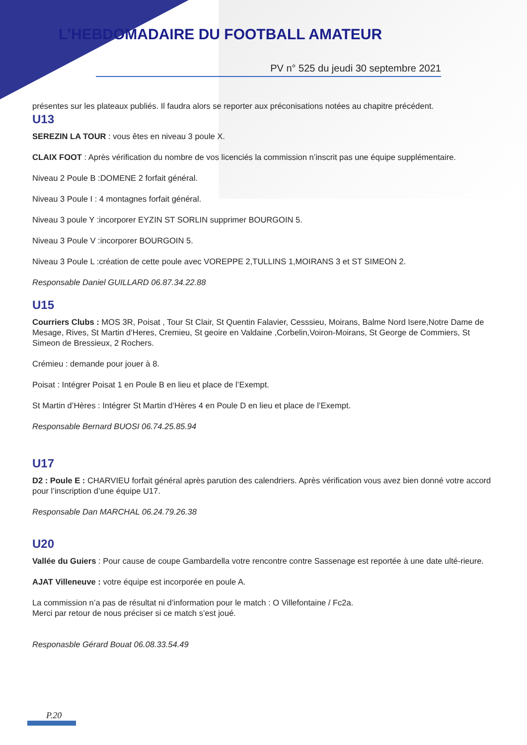L’HEBDOMADAIRE DU FOOTBALL AMATEUR
PV n° 525 du jeudi 30 septembre 2021
présentes sur les plateaux publiés. Il faudra alors se reporter aux préconisations notées au chapitre précédent.
U13
SEREZIN LA TOUR : vous êtes en niveau 3 poule X.
CLAIX FOOT : Après vérification du nombre de vos licenciés la commission n’inscrit pas une équipe supplémentaire.
Niveau 2 Poule B :DOMENE 2 forfait général.
Niveau 3 Poule I : 4 montagnes forfait général.
Niveau 3 poule Y :incorporer EYZIN ST SORLIN supprimer BOURGOIN 5.
Niveau 3 Poule V :incorporer BOURGOIN 5.
Niveau 3 Poule L :création de cette poule avec VOREPPE 2,TULLINS 1,MOIRANS 3 et ST SIMEON 2.
Responsable Daniel GUILLARD 06.87.34.22.88
U15
Courriers Clubs : MOS 3R, Poisat , Tour St Clair, St Quentin Falavier, Cesssieu, Moirans, Balme Nord Isere,Notre Dame de Mesage, Rives, St Martin d’Heres, Cremieu, St geoire en Valdaine ,Corbelin,Voiron-Moirans, St George de Commiers, St Simeon de Bressieux, 2 Rochers.
Crémieu : demande pour jouer à 8.
Poisat : Intégrer Poisat 1 en Poule B en lieu et place de l’Exempt.
St Martin d’Hères : Intégrer St Martin d’Hères 4 en Poule D en lieu et place de l’Exempt.
Responsable Bernard BUOSI 06.74.25.85.94
U17
D2 : Poule E : CHARVIEU forfait général après parution des calendriers. Après vérification vous avez bien donné votre accord pour l’inscription d’une équipe U17.
Responsable Dan MARCHAL 06.24.79.26.38
U20
Vallée du Guiers : Pour cause de coupe Gambardella votre rencontre contre Sassenage est reportée à une date ulté-rieure.
AJAT Villeneuve : votre équipe est incorporée en poule A.
La commission n’a pas de résultat ni d’information pour le match : O Villefontaine / Fc2a.
Merci par retour de nous préciser si ce match s’est joué.
Responasble Gérard Bouat 06.08.33.54.49
P.20